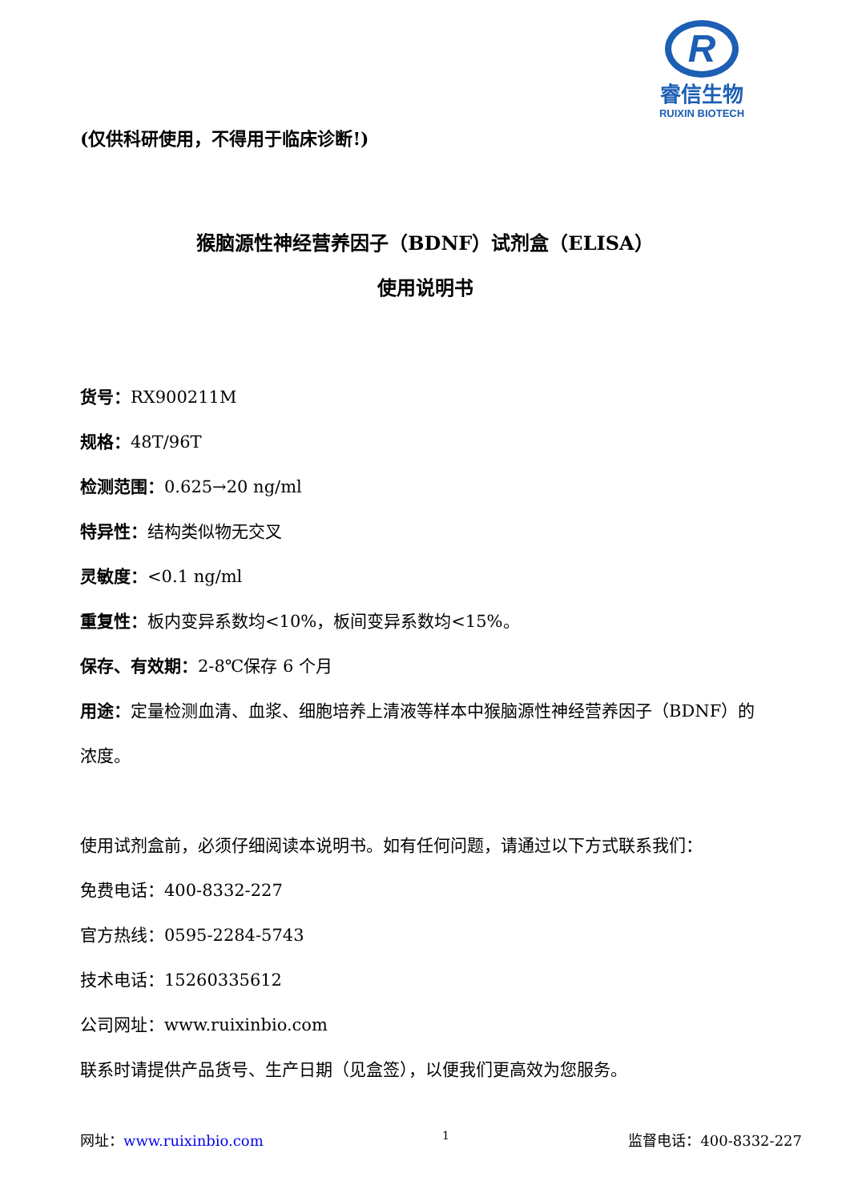R
睿信生物
RUIXIN BIOTECH
(仅供科研使用，不得用于临床诊断!)
猴脑源性神经营养因子（BDNF）试剂盒（ELISA）
使用说明书
货号：RX900211M
规格：48T/96T
检测范围：0.625→20 ng/ml
特异性：结构类似物无交叉
灵敏度：<0.1 ng/ml
重复性：板内变异系数均<10%，板间变异系数均<15%。
保存、有效期：2-8℃保存 6 个月
用途：定量检测血清、血浆、细胞培养上清液等样本中猴脑源性神经营养因子（BDNF）的浓度。
使用试剂盒前，必须仔细阅读本说明书。如有任何问题，请通过以下方式联系我们：
免费电话：400-8332-227
官方热线：0595-2284-5743
技术电话：15260335612
公司网址：www.ruixinbio.com
联系时请提供产品货号、生产日期（见盒签），以便我们更高效为您服务。
网址：www.ruixinbio.com 1 监督电话：400-8332-227